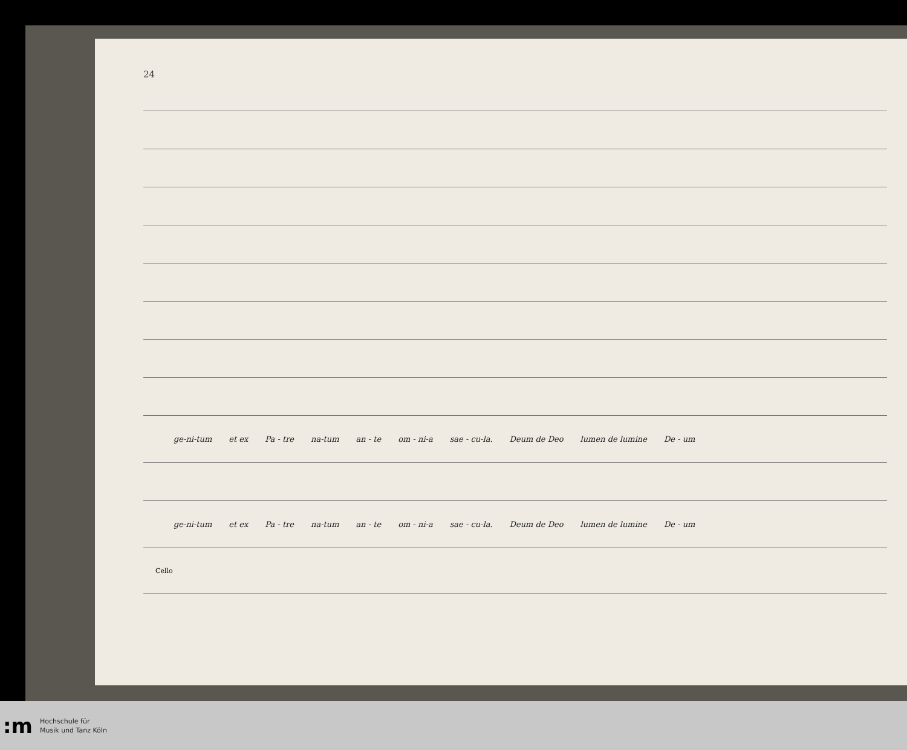24
ge-ni-tum et ex Pa - tre na-tum an - te om - ni-a sae - cu-la. Deum de Deo lumen de lumine De - um
ge-ni-tum et ex Pa - tre na-tum an - te om - ni-a sae - cu-la. Deum de Deo lumen de lumine De - um
Cello
:m
Hochschule für
Musik und Tanz Köln